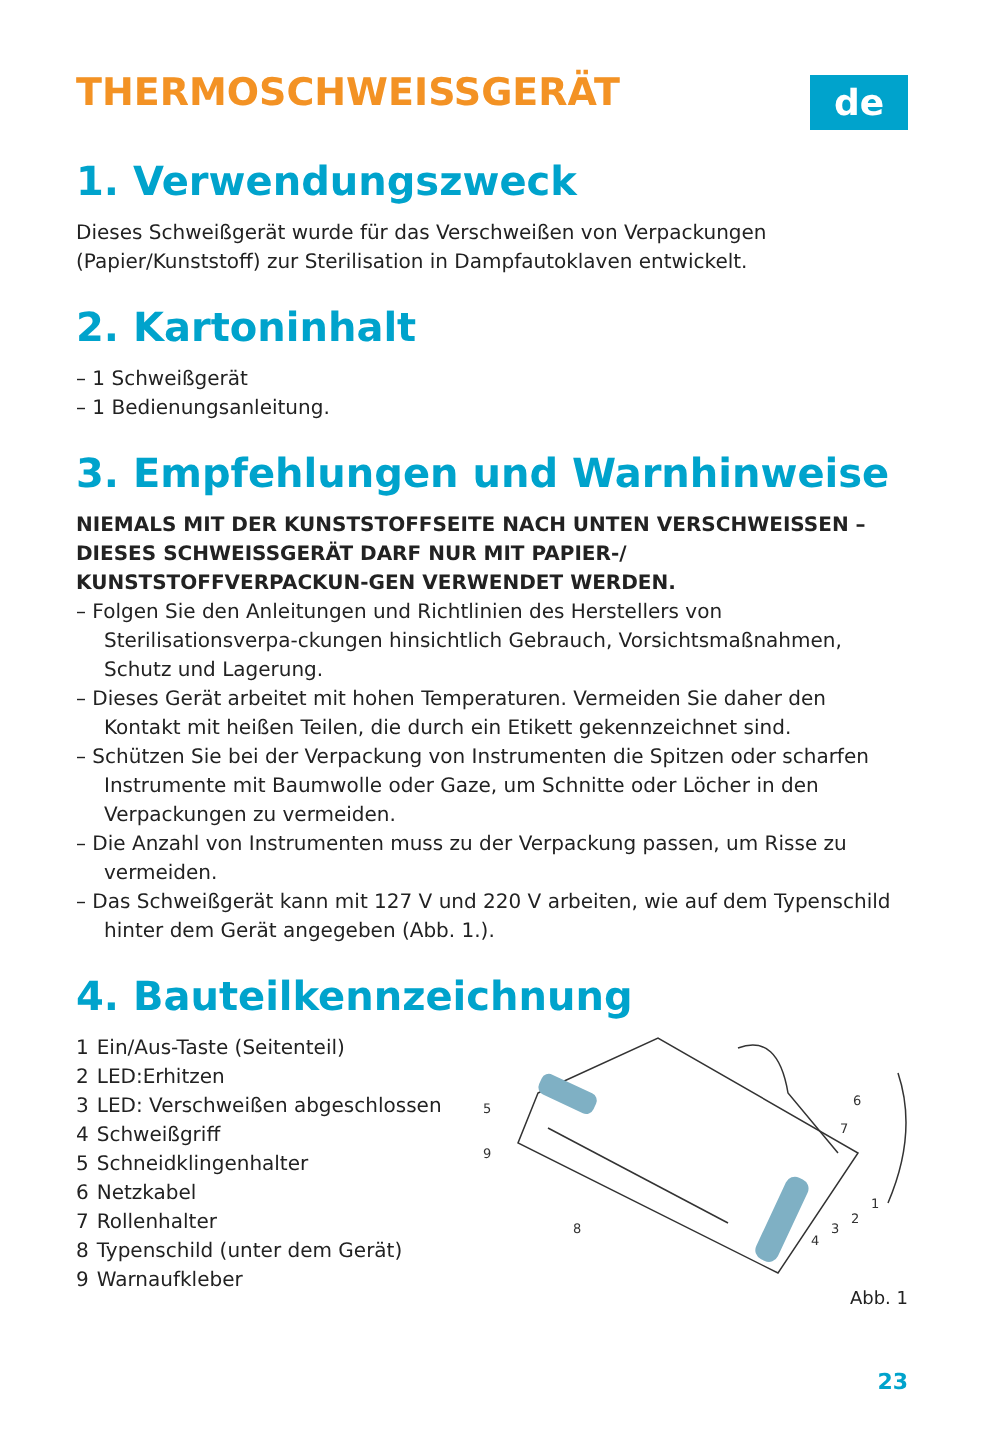THERMOSCHWEISSGERÄT
de
1. Verwendungszweck
Dieses Schweißgerät wurde für das Verschweißen von Verpackungen (Papier/Kunststoff) zur Sterilisation in Dampfautoklaven entwickelt.
2. Kartoninhalt
– 1 Schweißgerät
– 1 Bedienungsanleitung.
3. Empfehlungen und Warnhinweise
NIEMALS MIT DER KUNSTSTOFFSEITE NACH UNTEN VERSCHWEISSEN – DIESES SCHWEISSGERÄT DARF NUR MIT PAPIER-/ KUNSTSTOFFVERPACKUN-GEN VERWENDET WERDEN.
– Folgen Sie den Anleitungen und Richtlinien des Herstellers von Sterilisationsverpa-ckungen hinsichtlich Gebrauch, Vorsichtsmaßnahmen, Schutz und Lagerung.
– Dieses Gerät arbeitet mit hohen Temperaturen. Vermeiden Sie daher den Kontakt mit heißen Teilen, die durch ein Etikett gekennzeichnet sind.
– Schützen Sie bei der Verpackung von Instrumenten die Spitzen oder scharfen Instrumente mit Baumwolle oder Gaze, um Schnitte oder Löcher in den Verpackungen zu vermeiden.
– Die Anzahl von Instrumenten muss zu der Verpackung passen, um Risse zu vermeiden.
– Das Schweißgerät kann mit 127 V und 220 V arbeiten, wie auf dem Typenschild hinter dem Gerät angegeben (Abb. 1.).
4. Bauteilkennzeichnung
1 Ein/Aus-Taste (Seitenteil)
2 LED:Erhitzen
3 LED: Verschweißen abgeschlossen
4 Schweißgriff
5 Schneidklingenhalter
6 Netzkabel
7 Rollenhalter
8 Typenschild (unter dem Gerät)
9 Warnaufkleber
5
9
8
6
7
1
2
3
4
Abb. 1
23